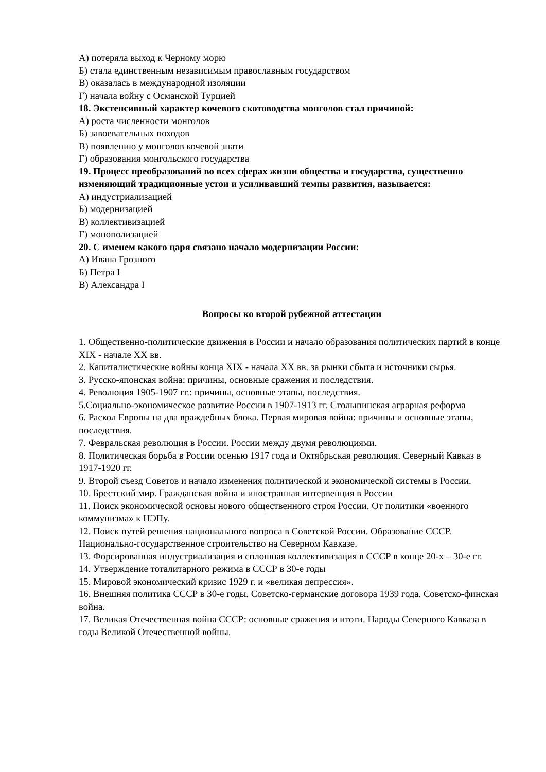А) потеряла выход к Черному морю
Б) стала единственным независимым православным государством
В) оказалась в международной изоляции
Г) начала войну с Османской Турцией
18. Экстенсивный характер кочевого скотоводства монголов стал причиной:
А) роста численности монголов
Б) завоевательных походов
В) появлению у монголов кочевой знати
Г) образования монгольского государства
19. Процесс преобразований во всех сферах жизни общества и государства, существенно изменяющий традиционные устои и усиливавший темпы развития, называется:
А) индустриализацией
Б) модернизацией
В) коллективизацией
Г) монополизацией
20. С именем какого царя связано начало модернизации России:
А) Ивана Грозного
Б) Петра I
В) Александра I
Вопросы ко второй рубежной аттестации
1. Общественно-политические движения в России и начало образования политических партий в конце XIX - начале XX вв.
2. Капиталистические войны конца XIX - начала XX вв. за рынки сбыта и источники сырья.
3. Русско-японская война: причины, основные сражения и последствия.
4. Революция 1905-1907 гг.: причины, основные этапы, последствия.
5.Социально-экономическое развитие России в 1907-1913 гг. Столыпинская аграрная реформа
6. Раскол Европы на два враждебных блока. Первая мировая война: причины и основные этапы, последствия.
7. Февральская революция в России. России между двумя революциями.
8. Политическая борьба в России осенью 1917 года и Октябрьская революция. Северный Кавказ в 1917-1920 гг.
9. Второй съезд Советов и начало изменения политической и экономической системы в России.
10. Брестский мир. Гражданская война и иностранная интервенция в России
11. Поиск экономической основы нового общественного строя России. От политики «военного коммунизма» к НЭПу.
12. Поиск путей решения национального вопроса в Советской России. Образование СССР. Национально-государственное строительство на Северном Кавказе.
13. Форсированная индустриализация и сплошная коллективизация в СССР в конце 20-х – 30-е гг.
14. Утверждение тоталитарного режима в СССР в 30-е годы
15. Мировой экономический кризис 1929 г. и «великая депрессия».
16. Внешняя политика СССР в 30-е годы. Советско-германские договора 1939 года. Советско-финская война.
17. Великая Отечественная война СССР: основные сражения и итоги. Народы Северного Кавказа в годы Великой Отечественной войны.